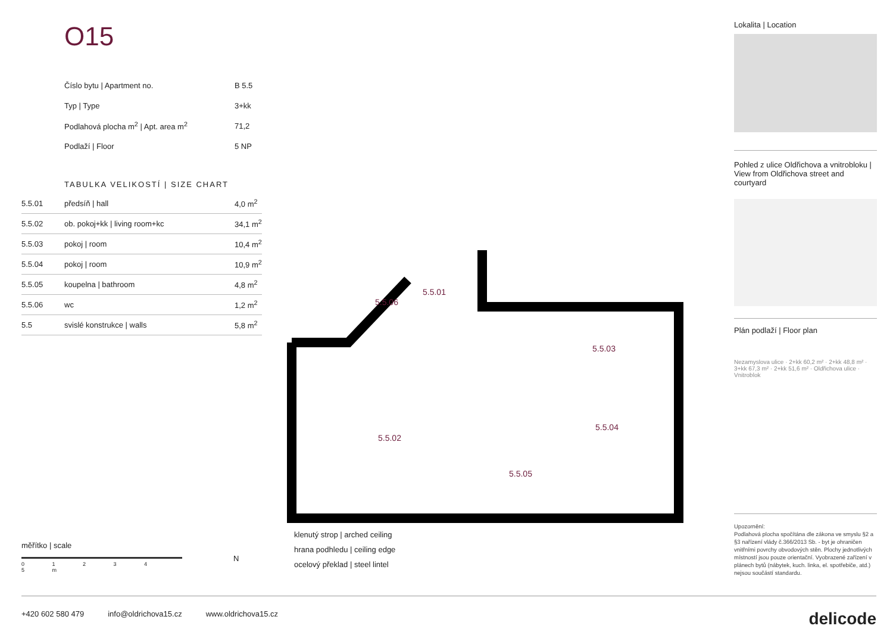O15
| Číslo bytu / Apartment no. | B 5.5 |
| Typ / Type | 3+kk |
| Podlahová plocha m<sup>2</sup> / Apt. area m<sup>2</sup> | 71,2 |
| Podlaží / Floor | 5 NP |
TABULKA VELIKOSTÍ | SIZE CHART
| 5.5.01 | předsíň / hall | 4,0 m<sup>2</sup> |
| 5.5.02 | ob. pokoj+kk / living room+kc | 34,1 m<sup>2</sup> |
| 5.5.03 | pokoj / room | 10,4 m<sup>2</sup> |
| 5.5.04 | pokoj / room | 10,9 m<sup>2</sup> |
| 5.5.05 | koupelna / bathroom | 4,8 m<sup>2</sup> |
| 5.5.06 | wc | 1,2 m<sup>2</sup> |
| 5.5 | svislé konstrukce / walls | 5,8 m<sup>2</sup> |
5.5.01
5.5.06
5.5.02
5.5.03
5.5.04
5.5.05
klenutý strop | arched ceiling
hrana podhledu | ceiling edge
ocelový překlad | steel lintel
měřítko | scale
0 1 2 3 4 5 m
N
Lokalita | Location
Pohled z ulice Oldřichova a vnitrobloku | View from Oldřichova street and courtyard
Plán podlaží | Floor plan
Nezamyslova ulice · 2+kk 60,2 m² · 2+kk 48,8 m² · 3+kk 67,3 m² · 2+kk 51,6 m² · Oldřichova ulice · Vnitroblok
Upozornění:
Podlahová plocha spočítána dle zákona ve smyslu §2 a §3 nařízení vlády č.366/2013 Sb. - byt je ohraničen vnitřními povrchy obvodových stěn. Plochy jednotlivých místností jsou pouze orientační. Vyobrazené zařízení v plánech bytů (nábytek, kuch. linka, el. spotřebiče, atd.) nejsou součástí standardu.
+420 602 580 479 info@oldrichova15.cz www.oldrichova15.cz delicode